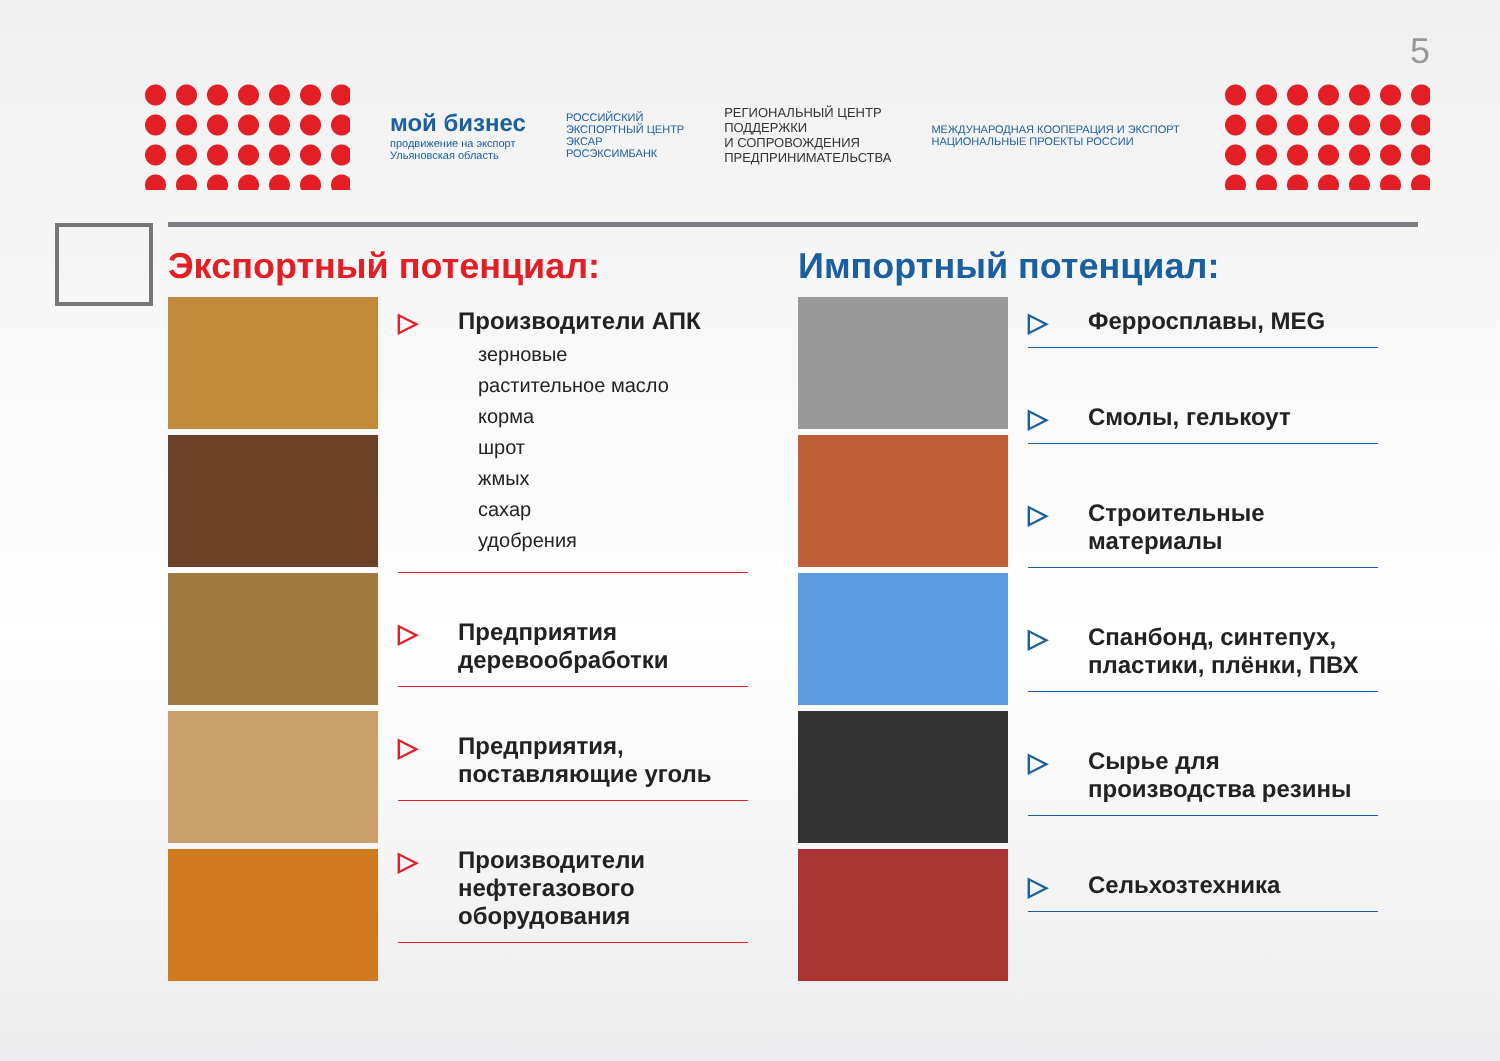5
мой бизнес
продвижение на экспорт
Ульяновская область
РОССИЙСКИЙ
ЭКСПОРТНЫЙ ЦЕНТР
ЭКСАР
РОСЭКСИМБАНК
РЕГИОНАЛЬНЫЙ ЦЕНТР
ПОДДЕРЖКИ
И СОПРОВОЖДЕНИЯ
ПРЕДПРИНИМАТЕЛЬСТВА
МЕЖДУНАРОДНАЯ КООПЕРАЦИЯ И ЭКСПОРТ
НАЦИОНАЛЬНЫЕ ПРОЕКТЫ РОССИИ
Экспортный потенциал:
▷ Производители АПК
зерновые
растительное масло
корма
шрот
жмых
сахар
удобрения
▷ Предприятия деревообработки
▷ Предприятия, поставляющие уголь
▷ Производители нефтегазового оборудования
Импортный потенциал:
▷ Ферросплавы, MEG
▷ Смолы, гелькоут
▷ Строительные материалы
▷ Спанбонд, синтепух, пластики, плёнки, ПВХ
▷ Сырье для производства резины
▷ Сельхозтехника